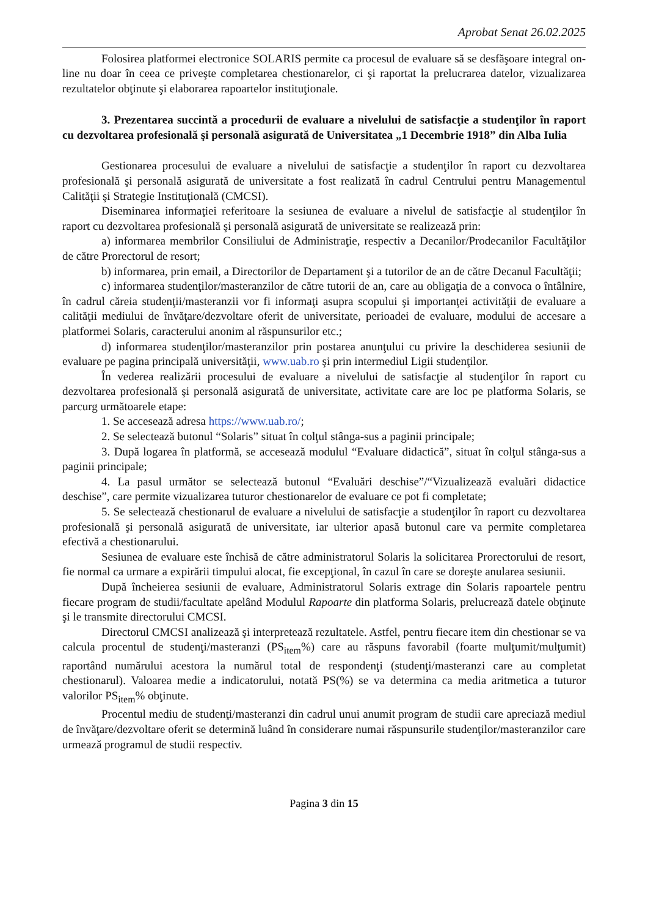Aprobat Senat 26.02.2025
Folosirea platformei electronice SOLARIS permite ca procesul de evaluare să se desfăşoare integral on-line nu doar în ceea ce priveşte completarea chestionarelor, ci şi raportat la prelucrarea datelor, vizualizarea rezultatelor obţinute şi elaborarea rapoartelor instituţionale.
3. Prezentarea succintă a procedurii de evaluare a nivelului de satisfacţie a studenţilor în raport cu dezvoltarea profesională şi personală asigurată de Universitatea „1 Decembrie 1918” din Alba Iulia
Gestionarea procesului de evaluare a nivelului de satisfacţie a studenţilor în raport cu dezvoltarea profesională şi personală asigurată de universitate a fost realizată în cadrul Centrului pentru Managementul Calităţii şi Strategie Instituţională (CMCSI).
Diseminarea informaţiei referitoare la sesiunea de evaluare a nivelul de satisfacţie al studenţilor în raport cu dezvoltarea profesională şi personală asigurată de universitate se realizează prin:
a) informarea membrilor Consiliului de Administraţie, respectiv a Decanilor/Prodecanilor Facultăţilor de către Prorectorul de resort;
b) informarea, prin email, a Directorilor de Departament şi a tutorilor de an de către Decanul Facultăţii;
c) informarea studenţilor/masteranzilor de către tutorii de an, care au obligaţia de a convoca o întâlnire, în cadrul căreia studenţii/masteranzii vor fi informaţi asupra scopului şi importanţei activităţii de evaluare a calităţii mediului de învăţare/dezvoltare oferit de universitate, perioadei de evaluare, modului de accesare a platformei Solaris, caracterului anonim al răspunsurilor etc.;
d) informarea studenţilor/masteranzilor prin postarea anunţului cu privire la deschiderea sesiunii de evaluare pe pagina principală universităţii, www.uab.ro şi prin intermediul Ligii studenţilor.
În vederea realizării procesului de evaluare a nivelului de satisfacţie al studenţilor în raport cu dezvoltarea profesională şi personală asigurată de universitate, activitate care are loc pe platforma Solaris, se parcurg următoarele etape:
1. Se accesează adresa https://www.uab.ro/;
2. Se selectează butonul “Solaris” situat în colţul stânga-sus a paginii principale;
3. După logarea în platformă, se accesează modulul “Evaluare didactică”, situat în colţul stânga-sus a paginii principale;
4. La pasul următor se selectează butonul “Evaluări deschise”/“Vizualizează evaluări didactice deschise”, care permite vizualizarea tuturor chestionarelor de evaluare ce pot fi completate;
5. Se selectează chestionarul de evaluare a nivelului de satisfacţie a studenţilor în raport cu dezvoltarea profesională şi personală asigurată de universitate, iar ulterior apasă butonul care va permite completarea efectivă a chestionarului.
Sesiunea de evaluare este închisă de către administratorul Solaris la solicitarea Prorectorului de resort, fie normal ca urmare a expirării timpului alocat, fie excepţional, în cazul în care se doreşte anularea sesiunii.
După încheierea sesiunii de evaluare, Administratorul Solaris extrage din Solaris rapoartele pentru fiecare program de studii/facultate apelând Modulul Rapoarte din platforma Solaris, prelucrează datele obţinute şi le transmite directorului CMCSI.
Directorul CMCSI analizează şi interpretează rezultatele. Astfel, pentru fiecare item din chestionar se va calcula procentul de studenţi/masteranzi (PS<sub>item</sub>%) care au răspuns favorabil (foarte mulţumit/mulţumit) raportând numărului acestora la numărul total de respondenţi (studenţi/masteranzi care au completat chestionarul). Valoarea medie a indicatorului, notată PS(%) se va determina ca media aritmetica a tuturor valorilor PS<sub>item</sub>% obţinute.
Procentul mediu de studenţi/masteranzi din cadrul unui anumit program de studii care apreciază mediul de învăţare/dezvoltare oferit se determină luând în considerare numai răspunsurile studenţilor/masteranzilor care urmează programul de studii respectiv.
Pagina 3 din 15